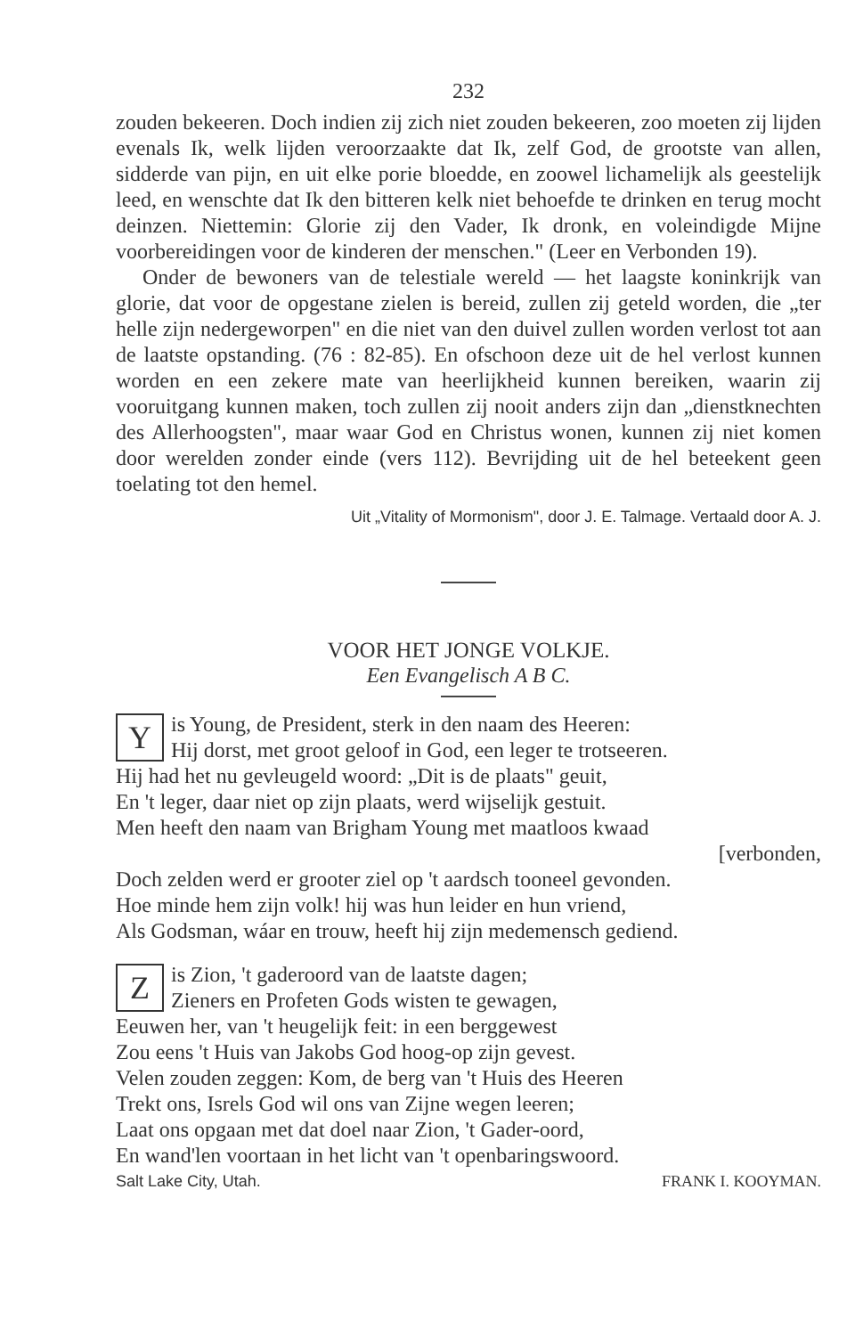232
zouden bekeeren. Doch indien zij zich niet zouden bekeeren, zoo moeten zij lijden evenals Ik, welk lijden veroorzaakte dat Ik, zelf God, de grootste van allen, sidderde van pijn, en uit elke porie bloedde, en zoowel lichamelijk als geestelijk leed, en wenschte dat Ik den bitteren kelk niet behoefde te drinken en terug mocht deinzen. Niettemin: Glorie zij den Vader, Ik dronk, en voleindigde Mijne voorbereidingen voor de kinderen der menschen." (Leer en Verbonden 19).
Onder de bewoners van de telestiale wereld — het laagste koninkrijk van glorie, dat voor de opgestane zielen is bereid, zullen zij geteld worden, die „ter helle zijn nedergeworpen" en die niet van den duivel zullen worden verlost tot aan de laatste opstanding. (76 : 82-85). En ofschoon deze uit de hel verlost kunnen worden en een zekere mate van heerlijkheid kunnen bereiken, waarin zij vooruitgang kunnen maken, toch zullen zij nooit anders zijn dan „dienstknechten des Allerhoogsten", maar waar God en Christus wonen, kunnen zij niet komen door werelden zonder einde (vers 112). Bevrijding uit de hel beteekent geen toelating tot den hemel.
Uit „Vitality of Mormonism", door J. E. Talmage. Vertaald door A. J.
VOOR HET JONGE VOLKJE.
Een Evangelisch A B C.
Y
is Young, de President, sterk in den naam des Heeren:
Hij dorst, met groot geloof in God, een leger te trotseeren.
Hij had het nu gevleugeld woord: „Dit is de plaats" geuit,
En 't leger, daar niet op zijn plaats, werd wijselijk gestuit.
Men heeft den naam van Brigham Young met maatloos kwaad
[verbonden,
Doch zelden werd er grooter ziel op 't aardsch tooneel gevonden.
Hoe minde hem zijn volk! hij was hun leider en hun vriend,
Als Godsman, wáar en trouw, heeft hij zijn medemensch gediend.
Z
is Zion, 't gaderoord van de laatste dagen;
Zieners en Profeten Gods wisten te gewagen,
Eeuwen her, van 't heugelijk feit: in een berggewest
Zou eens 't Huis van Jakobs God hoog-op zijn gevest.
Velen zouden zeggen: Kom, de berg van 't Huis des Heeren
Trekt ons, Isrels God wil ons van Zijne wegen leeren;
Laat ons opgaan met dat doel naar Zion, 't Gader-oord,
En wand'len voortaan in het licht van 't openbaringswoord.
Salt Lake City, Utah. FRANK I. KOOYMAN.